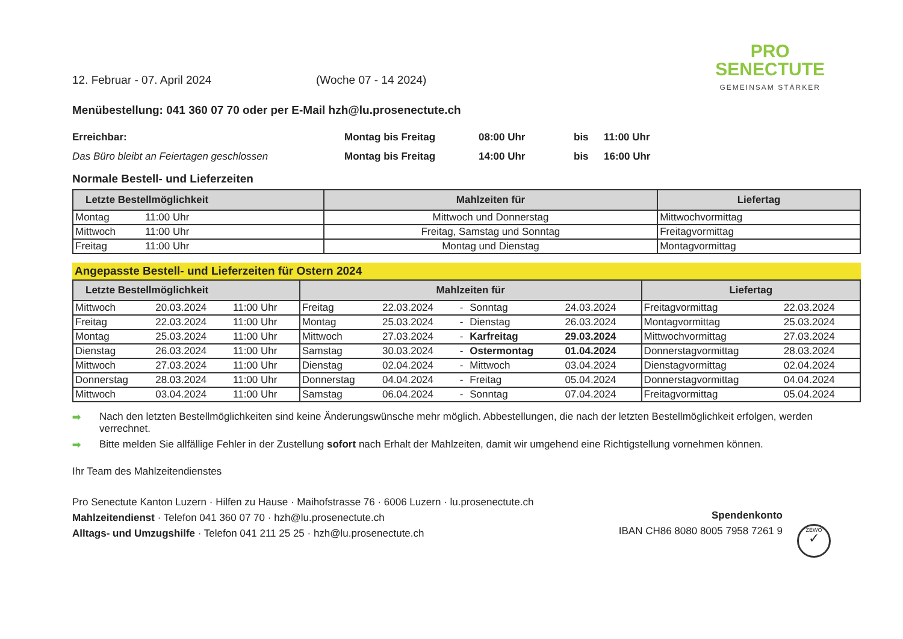PRO
SENECTUTE
GEMEINSAM STÄRKER
12. Februar - 07. April 2024 (Woche 07 - 14 2024)
Menübestellung: 041 360 07 70 oder per E-Mail hzh@lu.prosenectute.ch
Erreichbar: Montag bis Freitag 08:00 Uhr bis 11:00 Uhr
Das Büro bleibt an Feiertagen geschlossen Montag bis Freitag 14:00 Uhr bis 16:00 Uhr
Normale Bestell- und Lieferzeiten
| Letzte Bestellmöglichkeit | | Mahlzeiten für | Liefertag |
| --- | --- | --- | --- |
| Montag | 11:00 Uhr | Mittwoch und Donnerstag | Mittwochvormittag |
| Mittwoch | 11:00 Uhr | Freitag, Samstag und Sonntag | Freitagvormittag |
| Freitag | 11:00 Uhr | Montag und Dienstag | Montagvormittag |
Angepasste Bestell- und Lieferzeiten für Ostern 2024
| Letzte Bestellmöglichkeit | | | Mahlzeiten für | | | | | Liefertag | |
| --- | --- | --- | --- | --- | --- | --- | --- | --- | --- |
| Mittwoch | 20.03.2024 | 11:00 Uhr | Freitag | 22.03.2024 | - | Sonntag | 24.03.2024 | Freitagvormittag | 22.03.2024 |
| Freitag | 22.03.2024 | 11:00 Uhr | Montag | 25.03.2024 | - | Dienstag | 26.03.2024 | Montagvormittag | 25.03.2024 |
| Montag | 25.03.2024 | 11:00 Uhr | Mittwoch | 27.03.2024 | - | Karfreitag | 29.03.2024 | Mittwochvormittag | 27.03.2024 |
| Dienstag | 26.03.2024 | 11:00 Uhr | Samstag | 30.03.2024 | - | Ostermontag | 01.04.2024 | Donnerstagvormittag | 28.03.2024 |
| Mittwoch | 27.03.2024 | 11:00 Uhr | Dienstag | 02.04.2024 | - | Mittwoch | 03.04.2024 | Dienstagvormittag | 02.04.2024 |
| Donnerstag | 28.03.2024 | 11:00 Uhr | Donnerstag | 04.04.2024 | - | Freitag | 05.04.2024 | Donnerstagvormittag | 04.04.2024 |
| Mittwoch | 03.04.2024 | 11:00 Uhr | Samstag | 06.04.2024 | - | Sonntag | 07.04.2024 | Freitagvormittag | 05.04.2024 |
➡ Nach den letzten Bestellmöglichkeiten sind keine Änderungswünsche mehr möglich. Abbestellungen, die nach der letzten Bestellmöglichkeit erfolgen, werden verrechnet.
➡ Bitte melden Sie allfällige Fehler in der Zustellung sofort nach Erhalt der Mahlzeiten, damit wir umgehend eine Richtigstellung vornehmen können.
Ihr Team des Mahlzeitendienstes
Pro Senectute Kanton Luzern · Hilfen zu Hause · Maihofstrasse 76 · 6006 Luzern · lu.prosenectute.ch
Mahlzeitendienst · Telefon 041 360 07 70 · hzh@lu.prosenectute.ch
Alltags- und Umzugshilfe · Telefon 041 211 25 25 · hzh@lu.prosenectute.ch
Spendenkonto
IBAN CH86 8080 8005 7958 7261 9
ZEWO
✓